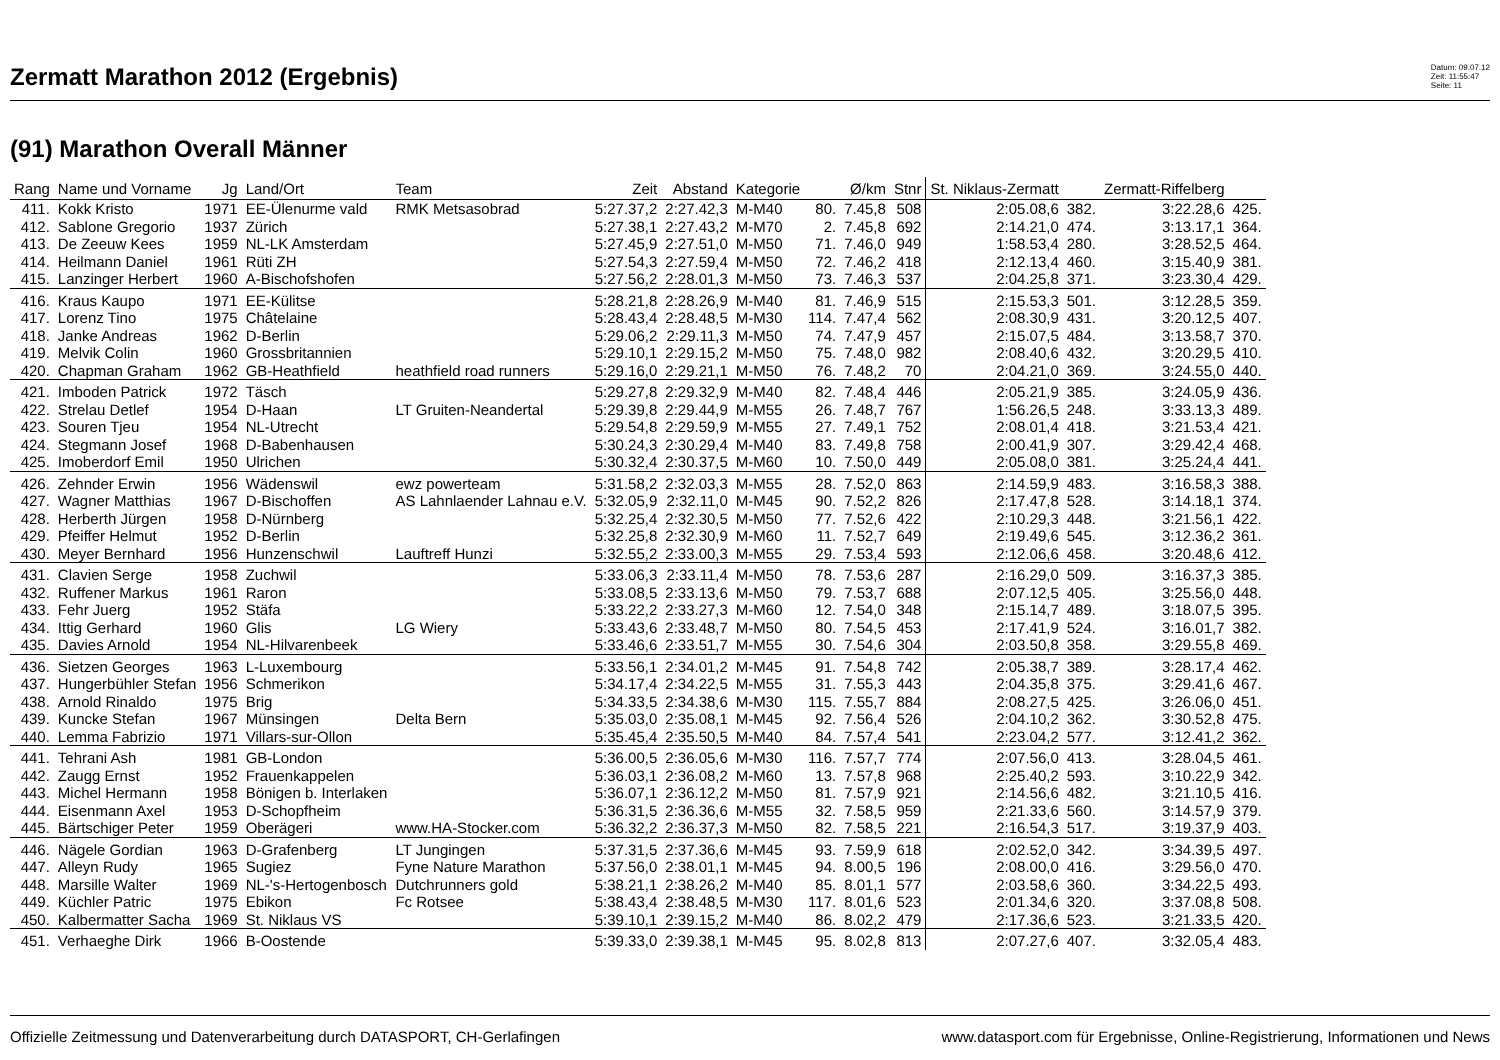Zermatt Marathon 2012 (Ergebnis)
Datum: 09.07.12
Zeit: 11:55:47
Seite: 11
(91) Marathon Overall Männer
| Rang | Name und Vorname | Jg | Land/Ort | Team | Zeit | Abstand | Kategorie | | Ø/km | Stnr | St. Niklaus-Zermatt | | Zermatt-Riffelberg | |
| --- | --- | --- | --- | --- | --- | --- | --- | --- | --- | --- | --- | --- | --- | --- |
| 411. | Kokk Kristo | 1971 | EE-Ülenurme vald | RMK Metsasobrad | 5:27.37,2 | 2:27.42,3 | M-M40 | 80. | 7.45,8 | 508 | 2:05.08,6 | 382. | 3:22.28,6 | 425. |
| 412. | Sablone Gregorio | 1937 | Zürich | | 5:27.38,1 | 2:27.43,2 | M-M70 | 2. | 7.45,8 | 692 | 2:14.21,0 | 474. | 3:13.17,1 | 364. |
| 413. | De Zeeuw Kees | 1959 | NL-LK Amsterdam | | 5:27.45,9 | 2:27.51,0 | M-M50 | 71. | 7.46,0 | 949 | 1:58.53,4 | 280. | 3:28.52,5 | 464. |
| 414. | Heilmann Daniel | 1961 | Rüti ZH | | 5:27.54,3 | 2:27.59,4 | M-M50 | 72. | 7.46,2 | 418 | 2:12.13,4 | 460. | 3:15.40,9 | 381. |
| 415. | Lanzinger Herbert | 1960 | A-Bischofshofen | | 5:27.56,2 | 2:28.01,3 | M-M50 | 73. | 7.46,3 | 537 | 2:04.25,8 | 371. | 3:23.30,4 | 429. |
| 416. | Kraus Kaupo | 1971 | EE-Külitse | | 5:28.21,8 | 2:28.26,9 | M-M40 | 81. | 7.46,9 | 515 | 2:15.53,3 | 501. | 3:12.28,5 | 359. |
| 417. | Lorenz Tino | 1975 | Châtelaine | | 5:28.43,4 | 2:28.48,5 | M-M30 | 114. | 7.47,4 | 562 | 2:08.30,9 | 431. | 3:20.12,5 | 407. |
| 418. | Janke Andreas | 1962 | D-Berlin | | 5:29.06,2 | 2:29.11,3 | M-M50 | 74. | 7.47,9 | 457 | 2:15.07,5 | 484. | 3:13.58,7 | 370. |
| 419. | Melvik Colin | 1960 | Grossbritannien | | 5:29.10,1 | 2:29.15,2 | M-M50 | 75. | 7.48,0 | 982 | 2:08.40,6 | 432. | 3:20.29,5 | 410. |
| 420. | Chapman Graham | 1962 | GB-Heathfield | heathfield road runners | 5:29.16,0 | 2:29.21,1 | M-M50 | 76. | 7.48,2 | 70 | 2:04.21,0 | 369. | 3:24.55,0 | 440. |
| 421. | Imboden Patrick | 1972 | Täsch | | 5:29.27,8 | 2:29.32,9 | M-M40 | 82. | 7.48,4 | 446 | 2:05.21,9 | 385. | 3:24.05,9 | 436. |
| 422. | Strelau Detlef | 1954 | D-Haan | LT Gruiten-Neandertal | 5:29.39,8 | 2:29.44,9 | M-M55 | 26. | 7.48,7 | 767 | 1:56.26,5 | 248. | 3:33.13,3 | 489. |
| 423. | Souren Tjeu | 1954 | NL-Utrecht | | 5:29.54,8 | 2:29.59,9 | M-M55 | 27. | 7.49,1 | 752 | 2:08.01,4 | 418. | 3:21.53,4 | 421. |
| 424. | Stegmann Josef | 1968 | D-Babenhausen | | 5:30.24,3 | 2:30.29,4 | M-M40 | 83. | 7.49,8 | 758 | 2:00.41,9 | 307. | 3:29.42,4 | 468. |
| 425. | Imoberdorf Emil | 1950 | Ulrichen | | 5:30.32,4 | 2:30.37,5 | M-M60 | 10. | 7.50,0 | 449 | 2:05.08,0 | 381. | 3:25.24,4 | 441. |
| 426. | Zehnder Erwin | 1956 | Wädenswil | ewz powerteam | 5:31.58,2 | 2:32.03,3 | M-M55 | 28. | 7.52,0 | 863 | 2:14.59,9 | 483. | 3:16.58,3 | 388. |
| 427. | Wagner Matthias | 1967 | D-Bischoffen | AS Lahnlaender Lahnau e.V. | 5:32.05,9 | 2:32.11,0 | M-M45 | 90. | 7.52,2 | 826 | 2:17.47,8 | 528. | 3:14.18,1 | 374. |
| 428. | Herberth Jürgen | 1958 | D-Nürnberg | | 5:32.25,4 | 2:32.30,5 | M-M50 | 77. | 7.52,6 | 422 | 2:10.29,3 | 448. | 3:21.56,1 | 422. |
| 429. | Pfeiffer Helmut | 1952 | D-Berlin | | 5:32.25,8 | 2:32.30,9 | M-M60 | 11. | 7.52,7 | 649 | 2:19.49,6 | 545. | 3:12.36,2 | 361. |
| 430. | Meyer Bernhard | 1956 | Hunzenschwil | Lauftreff Hunzi | 5:32.55,2 | 2:33.00,3 | M-M55 | 29. | 7.53,4 | 593 | 2:12.06,6 | 458. | 3:20.48,6 | 412. |
| 431. | Clavien Serge | 1958 | Zuchwil | | 5:33.06,3 | 2:33.11,4 | M-M50 | 78. | 7.53,6 | 287 | 2:16.29,0 | 509. | 3:16.37,3 | 385. |
| 432. | Ruffener Markus | 1961 | Raron | | 5:33.08,5 | 2:33.13,6 | M-M50 | 79. | 7.53,7 | 688 | 2:07.12,5 | 405. | 3:25.56,0 | 448. |
| 433. | Fehr Juerg | 1952 | Stäfa | | 5:33.22,2 | 2:33.27,3 | M-M60 | 12. | 7.54,0 | 348 | 2:15.14,7 | 489. | 3:18.07,5 | 395. |
| 434. | Ittig Gerhard | 1960 | Glis | LG Wiery | 5:33.43,6 | 2:33.48,7 | M-M50 | 80. | 7.54,5 | 453 | 2:17.41,9 | 524. | 3:16.01,7 | 382. |
| 435. | Davies Arnold | 1954 | NL-Hilvarenbeek | | 5:33.46,6 | 2:33.51,7 | M-M55 | 30. | 7.54,6 | 304 | 2:03.50,8 | 358. | 3:29.55,8 | 469. |
| 436. | Sietzen Georges | 1963 | L-Luxembourg | | 5:33.56,1 | 2:34.01,2 | M-M45 | 91. | 7.54,8 | 742 | 2:05.38,7 | 389. | 3:28.17,4 | 462. |
| 437. | Hungerbühler Stefan | 1956 | Schmerikon | | 5:34.17,4 | 2:34.22,5 | M-M55 | 31. | 7.55,3 | 443 | 2:04.35,8 | 375. | 3:29.41,6 | 467. |
| 438. | Arnold Rinaldo | 1975 | Brig | | 5:34.33,5 | 2:34.38,6 | M-M30 | 115. | 7.55,7 | 884 | 2:08.27,5 | 425. | 3:26.06,0 | 451. |
| 439. | Kuncke Stefan | 1967 | Münsingen | Delta Bern | 5:35.03,0 | 2:35.08,1 | M-M45 | 92. | 7.56,4 | 526 | 2:04.10,2 | 362. | 3:30.52,8 | 475. |
| 440. | Lemma Fabrizio | 1971 | Villars-sur-Ollon | | 5:35.45,4 | 2:35.50,5 | M-M40 | 84. | 7.57,4 | 541 | 2:23.04,2 | 577. | 3:12.41,2 | 362. |
| 441. | Tehrani Ash | 1981 | GB-London | | 5:36.00,5 | 2:36.05,6 | M-M30 | 116. | 7.57,7 | 774 | 2:07.56,0 | 413. | 3:28.04,5 | 461. |
| 442. | Zaugg Ernst | 1952 | Frauenkappelen | | 5:36.03,1 | 2:36.08,2 | M-M60 | 13. | 7.57,8 | 968 | 2:25.40,2 | 593. | 3:10.22,9 | 342. |
| 443. | Michel Hermann | 1958 | Bönigen b. Interlaken | | 5:36.07,1 | 2:36.12,2 | M-M50 | 81. | 7.57,9 | 921 | 2:14.56,6 | 482. | 3:21.10,5 | 416. |
| 444. | Eisenmann Axel | 1953 | D-Schopfheim | | 5:36.31,5 | 2:36.36,6 | M-M55 | 32. | 7.58,5 | 959 | 2:21.33,6 | 560. | 3:14.57,9 | 379. |
| 445. | Bärtschiger Peter | 1959 | Oberägeri | www.HA-Stocker.com | 5:36.32,2 | 2:36.37,3 | M-M50 | 82. | 7.58,5 | 221 | 2:16.54,3 | 517. | 3:19.37,9 | 403. |
| 446. | Nägele Gordian | 1963 | D-Grafenberg | LT Jungingen | 5:37.31,5 | 2:37.36,6 | M-M45 | 93. | 7.59,9 | 618 | 2:02.52,0 | 342. | 3:34.39,5 | 497. |
| 447. | Alleyn Rudy | 1965 | Sugiez | Fyne Nature Marathon | 5:37.56,0 | 2:38.01,1 | M-M45 | 94. | 8.00,5 | 196 | 2:08.00,0 | 416. | 3:29.56,0 | 470. |
| 448. | Marsille Walter | 1969 | NL-'s-Hertogenbosch | Dutchrunners gold | 5:38.21,1 | 2:38.26,2 | M-M40 | 85. | 8.01,1 | 577 | 2:03.58,6 | 360. | 3:34.22,5 | 493. |
| 449. | Küchler Patric | 1975 | Ebikon | Fc Rotsee | 5:38.43,4 | 2:38.48,5 | M-M30 | 117. | 8.01,6 | 523 | 2:01.34,6 | 320. | 3:37.08,8 | 508. |
| 450. | Kalbermatter Sacha | 1969 | St. Niklaus VS | | 5:39.10,1 | 2:39.15,2 | M-M40 | 86. | 8.02,2 | 479 | 2:17.36,6 | 523. | 3:21.33,5 | 420. |
| 451. | Verhaeghe Dirk | 1966 | B-Oostende | | 5:39.33,0 | 2:39.38,1 | M-M45 | 95. | 8.02,8 | 813 | 2:07.27,6 | 407. | 3:32.05,4 | 483. |
Offizielle Zeitmessung und Datenverarbeitung durch DATASPORT, CH-Gerlafingen www.datasport.com für Ergebnisse, Online-Registrierung, Informationen und News